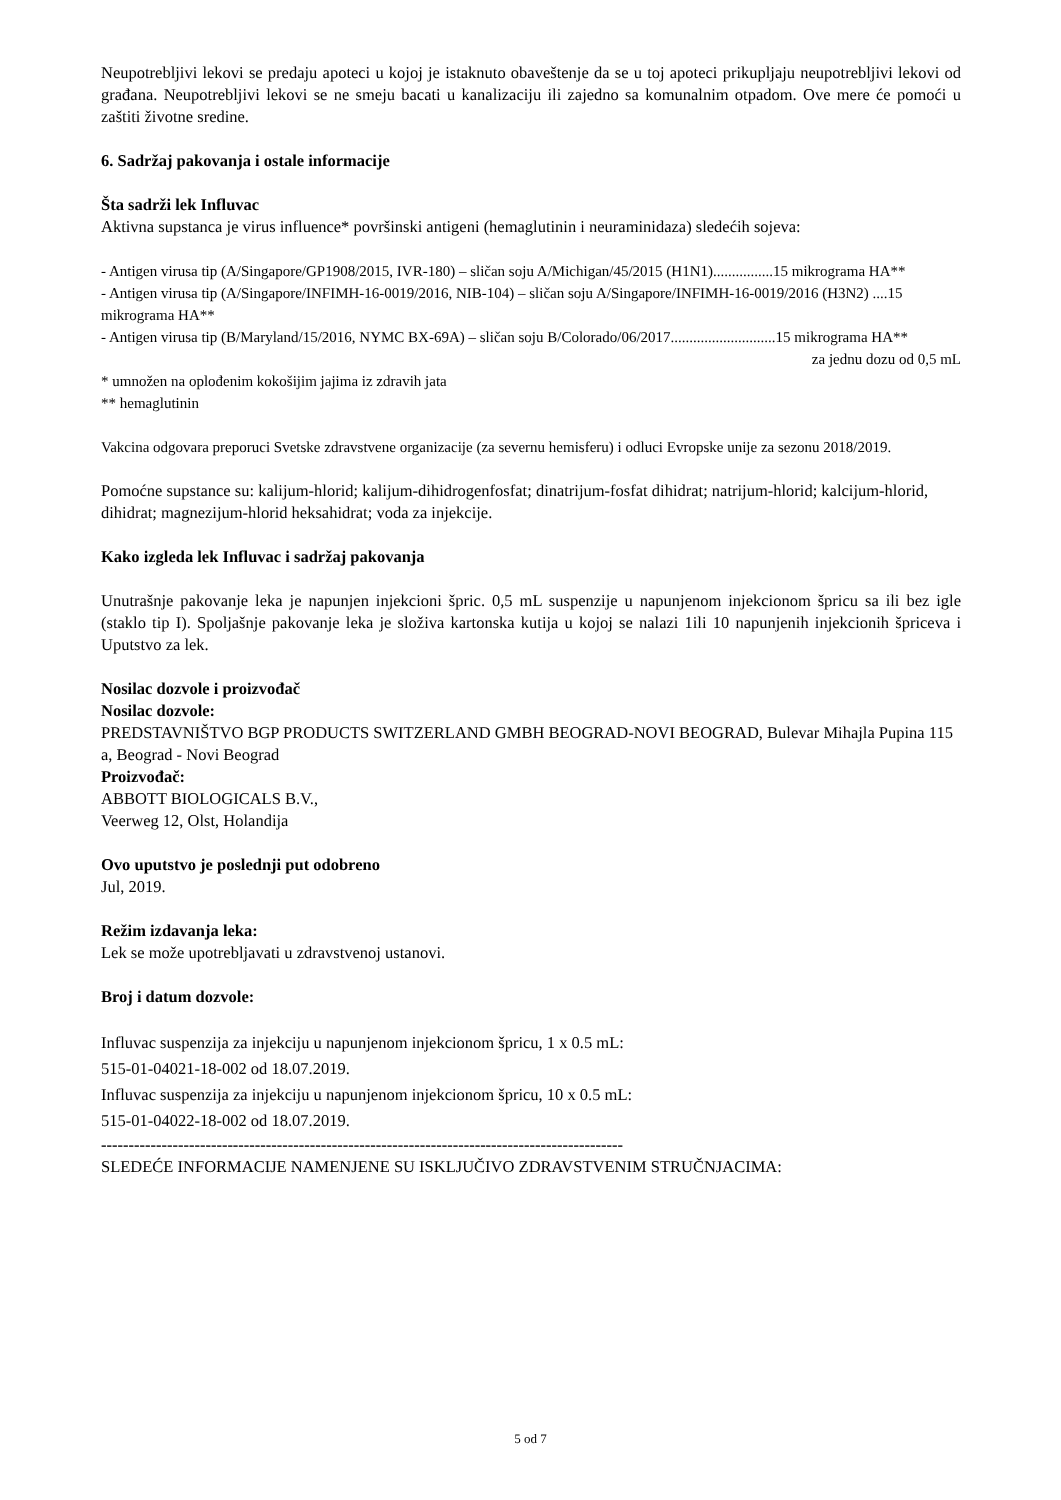Neupotrebljivi lekovi se predaju apoteci u kojoj je istaknuto obaveštenje da se u toj apoteci prikupljaju neupotrebljivi lekovi od građana. Neupotrebljivi lekovi se ne smeju bacati u kanalizaciju ili zajedno sa komunalnim otpadom. Ove mere će pomoći u zaštiti životne sredine.
6. Sadržaj pakovanja i ostale informacije
Šta sadrži lek Influvac
Aktivna supstanca je virus influence* površinski antigeni (hemaglutinin i neuraminidaza) sledećih sojeva:
- Antigen virusa tip (A/Singapore/GP1908/2015, IVR-180) – sličan soju A/Michigan/45/2015 (H1N1)................15 mikrograma HA**
- Antigen virusa tip (A/Singapore/INFIMH-16-0019/2016, NIB-104) – sličan soju A/Singapore/INFIMH-16-0019/2016 (H3N2) ....15 mikrograma HA**
- Antigen virusa tip (B/Maryland/15/2016, NYMC BX-69A) – sličan soju B/Colorado/06/2017............................15 mikrograma HA**
za jednu dozu od 0,5 mL
* umnožen na oplođenim kokošijim jajima iz zdravih jata
** hemaglutinin
Vakcina odgovara preporuci Svetske zdravstvene organizacije (za severnu hemisferu) i odluci Evropske unije za sezonu 2018/2019.
Pomoćne supstance su: kalijum-hlorid; kalijum-dihidrogenfosfat; dinatrijum-fosfat dihidrat; natrijum-hlorid; kalcijum-hlorid, dihidrat; magnezijum-hlorid heksahidrat; voda za injekcije.
Kako izgleda lek Influvac i sadržaj pakovanja
Unutrašnje pakovanje leka je napunjen injekcioni špric. 0,5 mL suspenzije u napunjenom injekcionom špricu sa ili bez igle (staklo tip I). Spoljašnje pakovanje leka je složiva kartonska kutija u kojoj se nalazi 1ili 10 napunjenih injekcionih špriceva i Uputstvo za lek.
Nosilac dozvole i proizvođač
Nosilac dozvole:
PREDSTAVNIŠTVO BGP PRODUCTS SWITZERLAND GMBH BEOGRAD-NOVI BEOGRAD, Bulevar Mihajla Pupina 115 a, Beograd - Novi Beograd
Proizvođač:
ABBOTT BIOLOGICALS B.V.,
Veerweg 12, Olst, Holandija
Ovo uputstvo je poslednji put odobreno
Jul, 2019.
Režim izdavanja leka:
Lek se može upotrebljavati u zdravstvenoj ustanovi.
Broj i datum dozvole:
Influvac suspenzija za injekciju u napunjenom injekcionom špricu, 1 x 0.5 mL:
515-01-04021-18-002 od 18.07.2019.
Influvac suspenzija za injekciju u napunjenom injekcionom špricu, 10 x 0.5 mL:
515-01-04022-18-002 od 18.07.2019.
-----------------------------------------------------------------------------------------------
SLEDEĆE INFORMACIJE NAMENJENE SU ISKLJUČIVO ZDRAVSTVENIM STRUČNJACIMA:
5 od 7